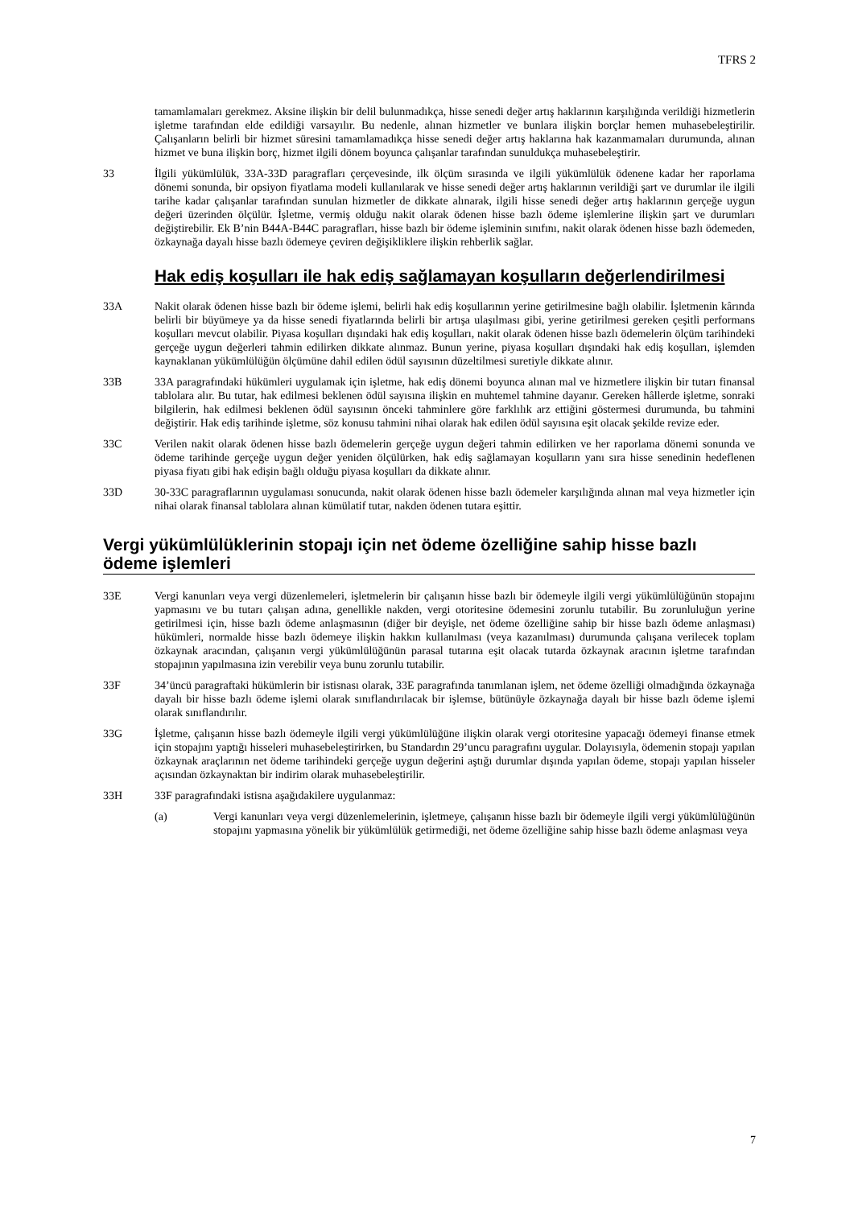TFRS 2
tamamlamaları gerekmez. Aksine ilişkin bir delil bulunmadıkça, hisse senedi değer artış haklarının karşılığında verildiği hizmetlerin işletme tarafından elde edildiği varsayılır. Bu nedenle, alınan hizmetler ve bunlara ilişkin borçlar hemen muhasebeleştirilir. Çalışanların belirli bir hizmet süresini tamamlamadıkça hisse senedi değer artış haklarına hak kazanmamaları durumunda, alınan hizmet ve buna ilişkin borç, hizmet ilgili dönem boyunca çalışanlar tarafından sunuldukça muhasebeleştirir.
33 İlgili yükümlülük, 33A-33D paragrafları çerçevesinde, ilk ölçüm sırasında ve ilgili yükümlülük ödenene kadar her raporlama dönemi sonunda, bir opsiyon fiyatlama modeli kullanılarak ve hisse senedi değer artış haklarının verildiği şart ve durumlar ile ilgili tarihe kadar çalışanlar tarafından sunulan hizmetler de dikkate alınarak, ilgili hisse senedi değer artış haklarının gerçeğe uygun değeri üzerinden ölçülür. İşletme, vermiş olduğu nakit olarak ödenen hisse bazlı ödeme işlemlerine ilişkin şart ve durumları değiştirebilir. Ek B’nin B44A-B44C paragrafları, hisse bazlı bir ödeme işleminin sınıfını, nakit olarak ödenen hisse bazlı ödemeden, özkaynağa dayalı hisse bazlı ödemeye çeviren değişikliklere ilişkin rehberlik sağlar.
Hak ediş koşulları ile hak ediş sağlamayan koşulların değerlendirilmesi
33A Nakit olarak ödenen hisse bazlı bir ödeme işlemi, belirli hak ediş koşullarının yerine getirilmesine bağlı olabilir. İşletmenin kârında belirli bir büyümeye ya da hisse senedi fiyatlarında belirli bir artışa ulaşılması gibi, yerine getirilmesi gereken çeşitli performans koşulları mevcut olabilir. Piyasa koşulları dışındaki hak ediş koşulları, nakit olarak ödenen hisse bazlı ödemelerin ölçüm tarihindeki gerçeğe uygun değerleri tahmin edilirken dikkate alınmaz. Bunun yerine, piyasa koşulları dışındaki hak ediş koşulları, işlemden kaynaklanan yükümlülüğün ölçümüne dahil edilen ödül sayısının düzeltilmesi suretiyle dikkate alınır.
33B 33A paragrafındaki hükümleri uygulamak için işletme, hak ediş dönemi boyunca alınan mal ve hizmetlere ilişkin bir tutarı finansal tablolara alır. Bu tutar, hak edilmesi beklenen ödül sayısına ilişkin en muhtemel tahmine dayanır. Gereken hâllerde işletme, sonraki bilgilerin, hak edilmesi beklenen ödül sayısının önceki tahminlere göre farklılık arz ettiğini göstermesi durumunda, bu tahmini değiştirir. Hak ediş tarihinde işletme, söz konusu tahmini nihai olarak hak edilen ödül sayısına eşit olacak şekilde revize eder.
33C Verilen nakit olarak ödenen hisse bazlı ödemelerin gerçeğe uygun değeri tahmin edilirken ve her raporlama dönemi sonunda ve ödeme tarihinde gerçeğe uygun değer yeniden ölçülürken, hak ediş sağlamayan koşulların yanı sıra hisse senedinin hedeflenen piyasa fiyatı gibi hak edişin bağlı olduğu piyasa koşulları da dikkate alınır.
33D 30-33C paragraflarının uygulaması sonucunda, nakit olarak ödenen hisse bazlı ödemeler karşılığında alınan mal veya hizmetler için nihai olarak finansal tablolara alınan kümülatif tutar, nakden ödenen tutara eşittir.
Vergi yükümlülüklerinin stopajı için net ödeme özelliğine sahip hisse bazlı ödeme işlemleri
33E Vergi kanunları veya vergi düzenlemeleri, işletmelerin bir çalışanın hisse bazlı bir ödemeyle ilgili vergi yükümlülüğünün stopajını yapmasını ve bu tutarı çalışan adına, genellikle nakden, vergi otoritesine ödemesini zorunlu tutabilir. Bu zorunluluğun yerine getirilmesi için, hisse bazlı ödeme anlaşmasının (diğer bir deyişle, net ödeme özelliğine sahip bir hisse bazlı ödeme anlaşması) hükümleri, normalde hisse bazlı ödemeye ilişkin hakkın kullanılması (veya kazanılması) durumunda çalışana verilecek toplam özkaynak aracından, çalışanın vergi yükümlülüğünün parasal tutarına eşit olacak tutarda özkaynak aracının işletme tarafından stopajının yapılmasına izin verebilir veya bunu zorunlu tutabilir.
33F 34’üncü paragraftaki hükümlerin bir istisnası olarak, 33E paragrafında tanımlanan işlem, net ödeme özelliği olmadığında özkaynağa dayalı bir hisse bazlı ödeme işlemi olarak sınıflandırılacak bir işlemse, bütünüyle özkaynağa dayalı bir hisse bazlı ödeme işlemi olarak sınıflandırılır.
33G İşletme, çalışanın hisse bazlı ödemeyle ilgili vergi yükümlülüğüne ilişkin olarak vergi otoritesine yapacağı ödemeyi finanse etmek için stopajını yaptığı hisseleri muhasebeleştirirken, bu Standardın 29’uncu paragrafını uygular. Dolayısıyla, ödemenin stopajı yapılan özkaynak araçlarının net ödeme tarihindeki gerçeğe uygun değerini aştığı durumlar dışında yapılan ödeme, stopajı yapılan hisseler açısından özkaynaktan bir indirim olarak muhasebeleştirilir.
33H 33F paragrafındaki istisna aşağıdakilere uygulanmaz:
(a) Vergi kanunları veya vergi düzenlemelerinin, işletmeye, çalışanın hisse bazlı bir ödemeyle ilgili vergi yükümlülüğünün stopajını yapmasına yönelik bir yükümlülük getirmediği, net ödeme özelliğine sahip hisse bazlı ödeme anlaşması veya
7